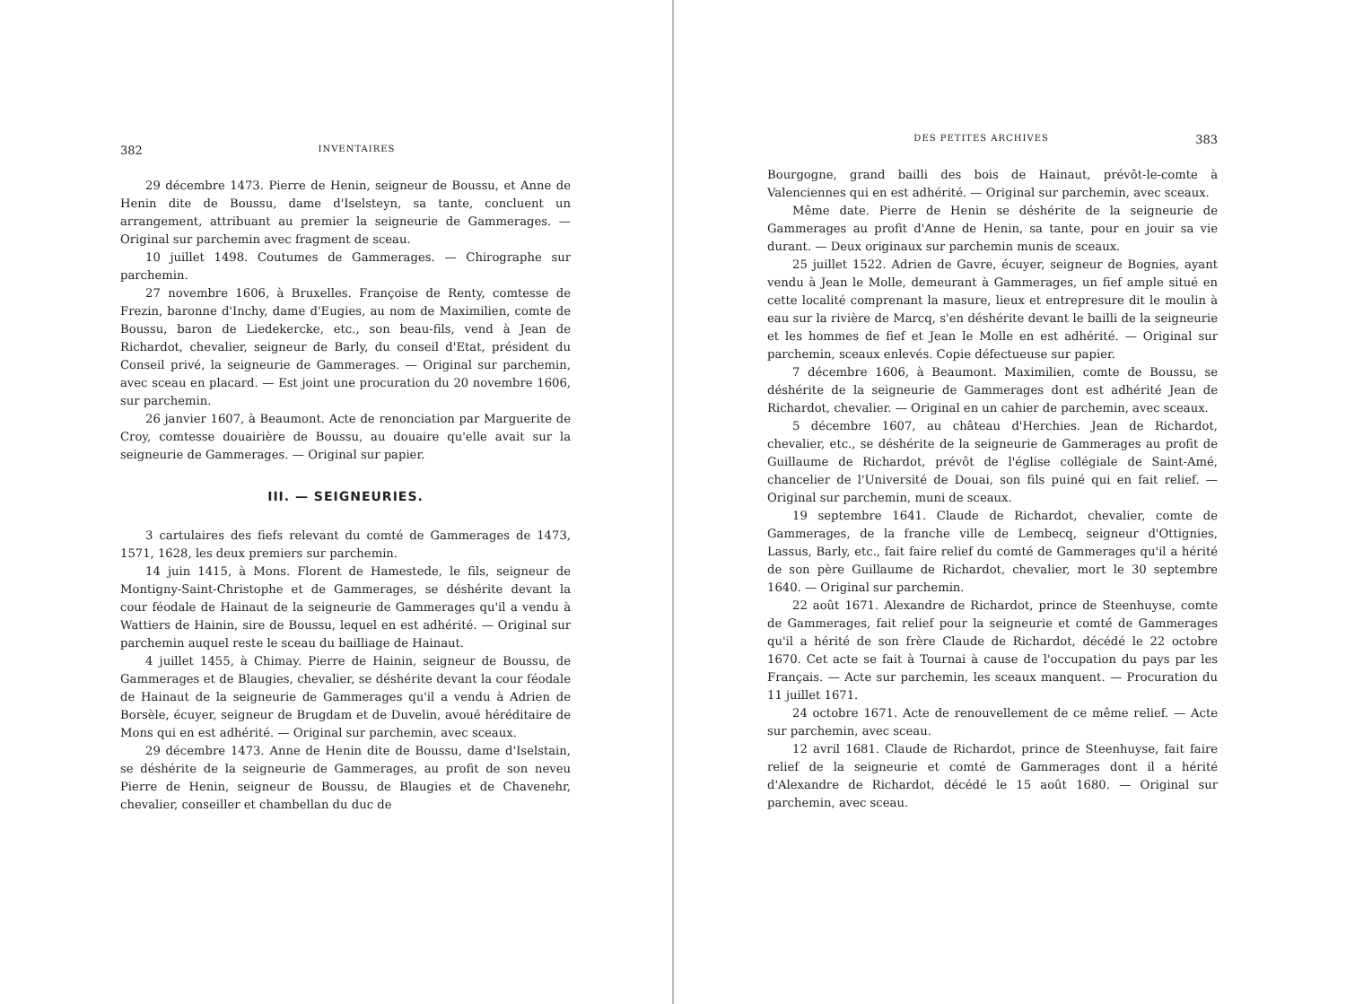382 INVENTAIRES
29 décembre 1473. Pierre de Henin, seigneur de Boussu, et Anne de Henin dite de Boussu, dame d'Iselsteyn, sa tante, concluent un arrangement, attribuant au premier la seigneurie de Gammerages. — Original sur parchemin avec fragment de sceau.
10 juillet 1498. Coutumes de Gammerages. — Chirographe sur parchemin.
27 novembre 1606, à Bruxelles. Françoise de Renty, comtesse de Frezin, baronne d'Inchy, dame d'Eugies, au nom de Maximilien, comte de Boussu, baron de Liedekercke, etc., son beau-fils, vend à Jean de Richardot, chevalier, seigneur de Barly, du conseil d'Etat, président du Conseil privé, la seigneurie de Gammerages. — Original sur parchemin, avec sceau en placard. — Est joint une procuration du 20 novembre 1606, sur parchemin.
26 janvier 1607, à Beaumont. Acte de renonciation par Marguerite de Croy, comtesse douairière de Boussu, au douaire qu'elle avait sur la seigneurie de Gammerages. — Original sur papier.
III. — SEIGNEURIES.
3 cartulaires des fiefs relevant du comté de Gammerages de 1473, 1571, 1628, les deux premiers sur parchemin.
14 juin 1415, à Mons. Florent de Hamestede, le fils, seigneur de Montigny-Saint-Christophe et de Gammerages, se déshérite devant la cour féodale de Hainaut de la seigneurie de Gammerages qu'il a vendu à Wattiers de Hainin, sire de Boussu, lequel en est adhérité. — Original sur parchemin auquel reste le sceau du bailliage de Hainaut.
4 juillet 1455, à Chimay. Pierre de Hainin, seigneur de Boussu, de Gammerages et de Blaugies, chevalier, se déshérite devant la cour féodale de Hainaut de la seigneurie de Gammerages qu'il a vendu à Adrien de Borsèle, écuyer, seigneur de Brugdam et de Duvelin, avoué héréditaire de Mons qui en est adhérité. — Original sur parchemin, avec sceaux.
29 décembre 1473. Anne de Henin dite de Boussu, dame d'Iselstain, se déshérite de la seigneurie de Gammerages, au profit de son neveu Pierre de Henin, seigneur de Boussu, de Blaugies et de Chavenehr, chevalier, conseiller et chambellan du duc de
DES PETITES ARCHIVES 383
Bourgogne, grand bailli des bois de Hainaut, prévôt-le-comte à Valenciennes qui en est adhérité. — Original sur parchemin, avec sceaux.
Même date. Pierre de Henin se déshérite de la seigneurie de Gammerages au profit d'Anne de Henin, sa tante, pour en jouir sa vie durant. — Deux originaux sur parchemin munis de sceaux.
25 juillet 1522. Adrien de Gavre, écuyer, seigneur de Bognies, ayant vendu à Jean le Molle, demeurant à Gammerages, un fief ample situé en cette localité comprenant la masure, lieux et entrepresure dit le moulin à eau sur la rivière de Marcq, s'en déshérite devant le bailli de la seigneurie et les hommes de fief et Jean le Molle en est adhérité. — Original sur parchemin, sceaux enlevés. Copie défectueuse sur papier.
7 décembre 1606, à Beaumont. Maximilien, comte de Boussu, se déshérite de la seigneurie de Gammerages dont est adhérité Jean de Richardot, chevalier. — Original en un cahier de parchemin, avec sceaux.
5 décembre 1607, au château d'Herchies. Jean de Richardot, chevalier, etc., se déshérite de la seigneurie de Gammerages au profit de Guillaume de Richardot, prévôt de l'église collégiale de Saint-Amé, chancelier de l'Université de Douai, son fils puiné qui en fait relief. — Original sur parchemin, muni de sceaux.
19 septembre 1641. Claude de Richardot, chevalier, comte de Gammerages, de la franche ville de Lembecq, seigneur d'Ottignies, Lassus, Barly, etc., fait faire relief du comté de Gammerages qu'il a hérité de son père Guillaume de Richardot, chevalier, mort le 30 septembre 1640. — Original sur parchemin.
22 août 1671. Alexandre de Richardot, prince de Steenhuyse, comte de Gammerages, fait relief pour la seigneurie et comté de Gammerages qu'il a hérité de son frère Claude de Richardot, décédé le 22 octobre 1670. Cet acte se fait à Tournai à cause de l'occupation du pays par les Français. — Acte sur parchemin, les sceaux manquent. — Procuration du 11 juillet 1671.
24 octobre 1671. Acte de renouvellement de ce même relief. — Acte sur parchemin, avec sceau.
12 avril 1681. Claude de Richardot, prince de Steenhuyse, fait faire relief de la seigneurie et comté de Gammerages dont il a hérité d'Alexandre de Richardot, décédé le 15 août 1680. — Original sur parchemin, avec sceau.